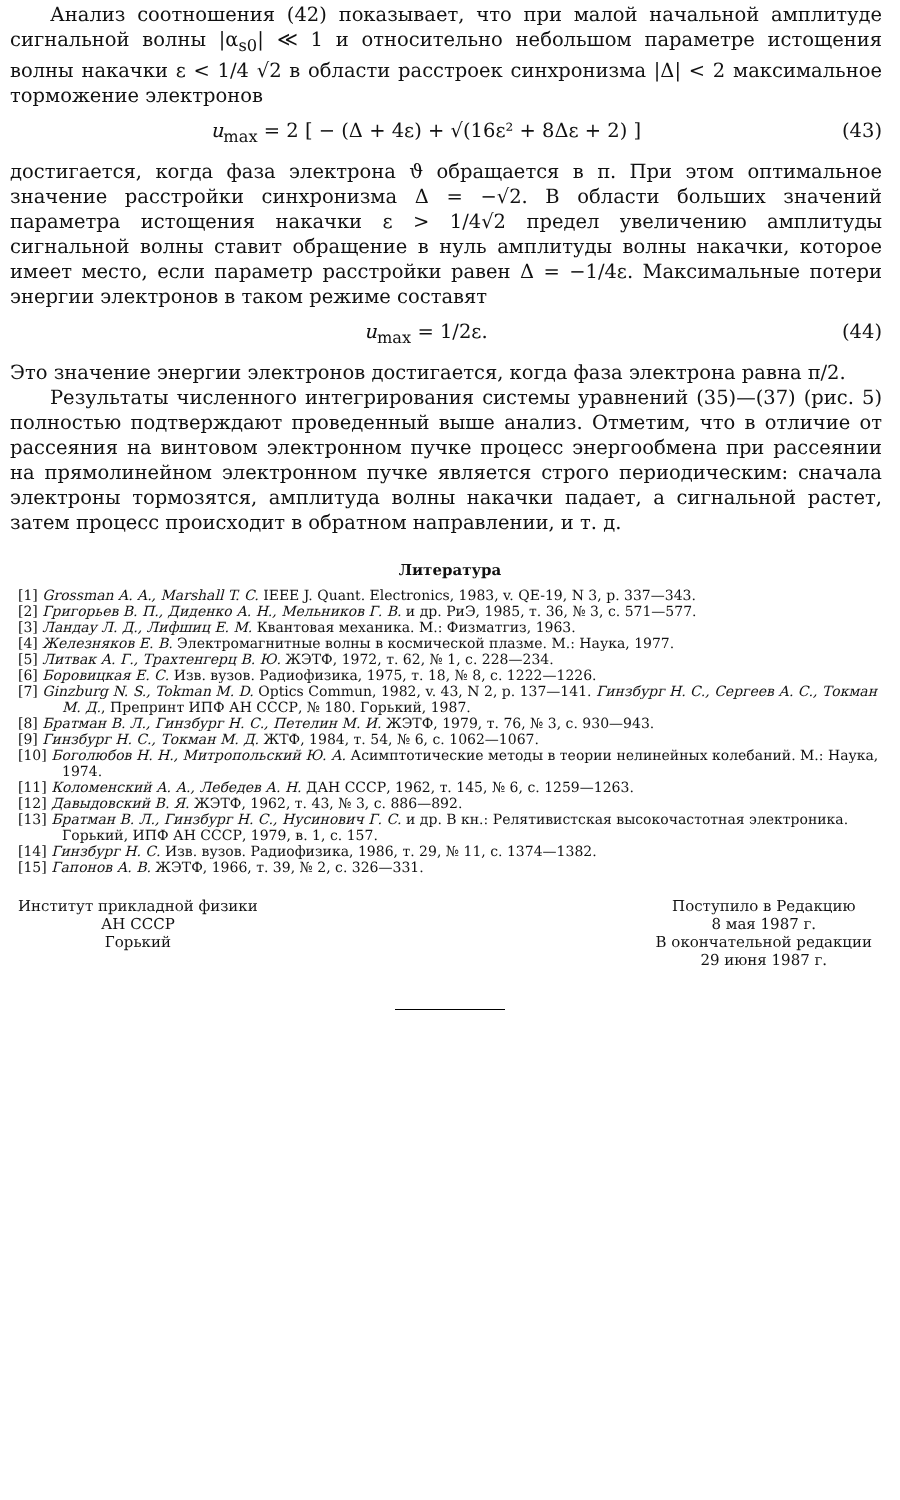Анализ соотношения (42) показывает, что при малой начальной амплитуде сигнальной волны |α<sub>s0</sub>| ≪ 1 и относительно небольшом параметре истощения волны накачки ε < 1/4 √2 в области расстроек синхронизма |Δ| < 2 максимальное торможение электронов
u<sub>max</sub> = 2 [ − (Δ + 4ε) + √(16ε² + 8Δε + 2) ] (43)
достигается, когда фаза электрона ϑ обращается в π. При этом оптимальное значение расстройки синхронизма Δ = −√2. В области больших значений параметра истощения накачки ε > 1/4√2 предел увеличению амплитуды сигнальной волны ставит обращение в нуль амплитуды волны накачки, которое имеет место, если параметр расстройки равен Δ = −1/4ε. Максимальные потери энергии электронов в таком режиме составят
u<sub>max</sub> = 1/2ε. (44)
Это значение энергии электронов достигается, когда фаза электрона равна π/2.
Результаты численного интегрирования системы уравнений (35)—(37) (рис. 5) полностью подтверждают проведенный выше анализ. Отметим, что в отличие от рассеяния на винтовом электронном пучке процесс энергообмена при рассеянии на прямолинейном электронном пучке является строго периодическим: сначала электроны тормозятся, амплитуда волны накачки падает, а сигнальной растет, затем процесс происходит в обратном направлении, и т. д.
Литература
[1] Grossman A. A., Marshall T. C. IEEE J. Quant. Electronics, 1983, v. QE-19, N 3, p. 337—343.
[2] Григорьев В. П., Диденко А. Н., Мельников Г. В. и др. РиЭ, 1985, т. 36, № 3, с. 571—577.
[3] Ландау Л. Д., Лифшиц Е. М. Квантовая механика. М.: Физматгиз, 1963.
[4] Железняков Е. В. Электромагнитные волны в космической плазме. М.: Наука, 1977.
[5] Литвак А. Г., Трахтенгерц В. Ю. ЖЭТФ, 1972, т. 62, № 1, с. 228—234.
[6] Боровицкая Е. С. Изв. вузов. Радиофизика, 1975, т. 18, № 8, с. 1222—1226.
[7] Ginzburg N. S., Tokman M. D. Optics Commun, 1982, v. 43, N 2, p. 137—141. Гинзбург Н. С., Сергеев А. С., Токман М. Д., Препринт ИПФ АН СССР, № 180. Горький, 1987.
[8] Братман В. Л., Гинзбург Н. С., Петелин М. И. ЖЭТФ, 1979, т. 76, № 3, с. 930—943.
[9] Гинзбург Н. С., Токман М. Д. ЖТФ, 1984, т. 54, № 6, с. 1062—1067.
[10] Боголюбов Н. Н., Митропольский Ю. А. Асимптотические методы в теории нелинейных колебаний. М.: Наука, 1974.
[11] Коломенский А. А., Лебедев А. Н. ДАН СССР, 1962, т. 145, № 6, с. 1259—1263.
[12] Давыдовский В. Я. ЖЭТФ, 1962, т. 43, № 3, с. 886—892.
[13] Братман В. Л., Гинзбург Н. С., Нусинович Г. С. и др. В кн.: Релятивистская высокочастотная электроника. Горький, ИПФ АН СССР, 1979, в. 1, с. 157.
[14] Гинзбург Н. С. Изв. вузов. Радиофизика, 1986, т. 29, № 11, с. 1374—1382.
[15] Гапонов А. В. ЖЭТФ, 1966, т. 39, № 2, с. 326—331.
Институт прикладной физики
АН СССР
Горький
Поступило в Редакцию
8 мая 1987 г.
В окончательной редакции
29 июня 1987 г.